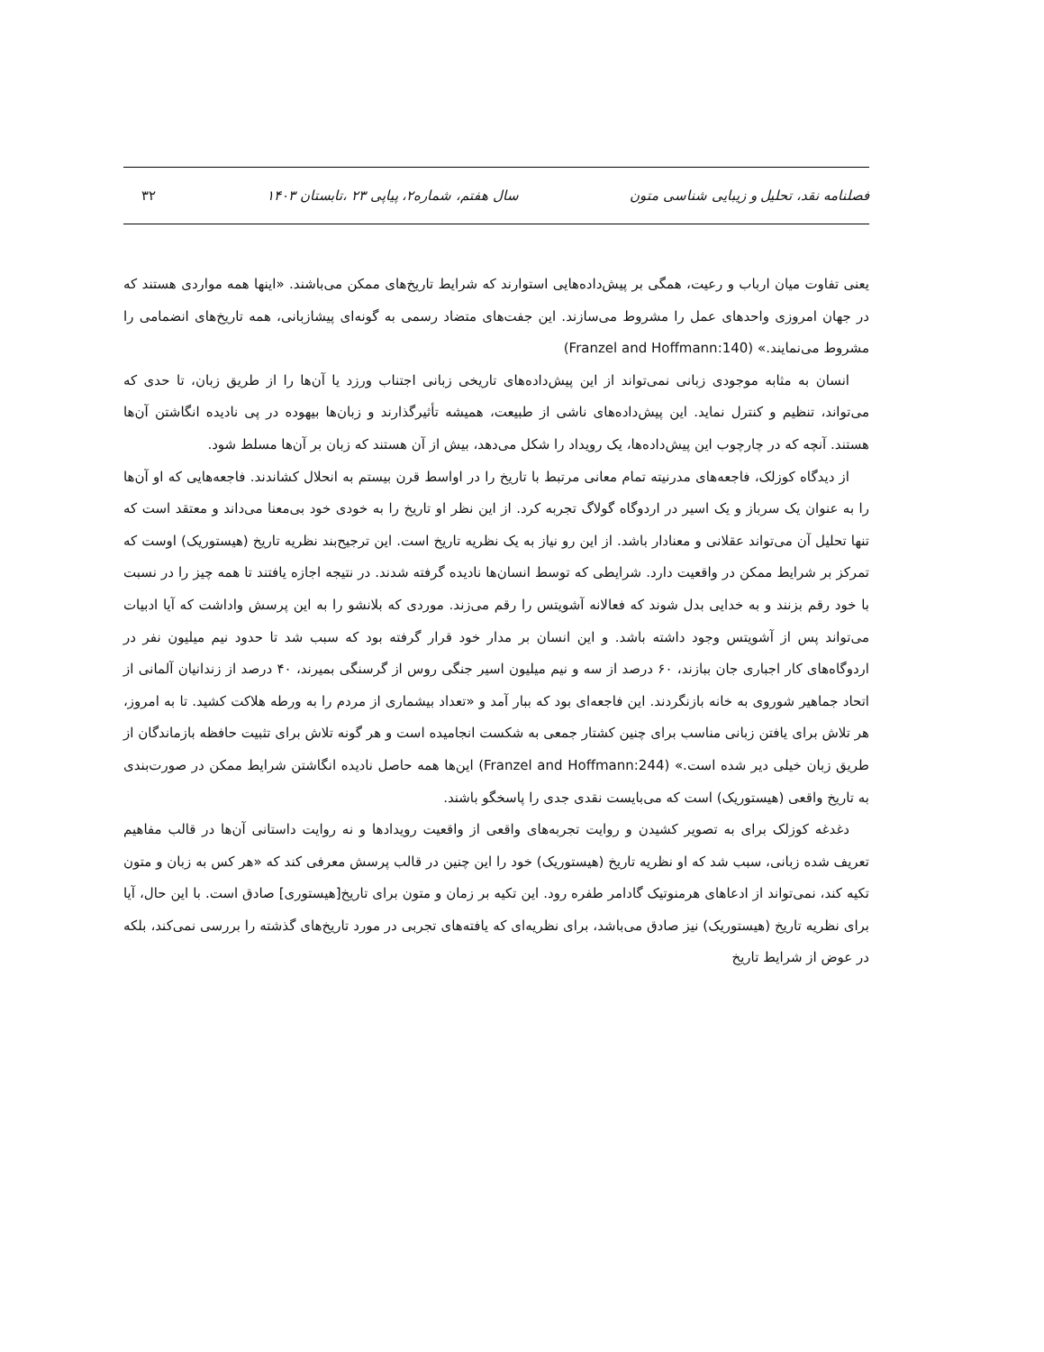فصلنامه نقد، تحلیل و زیبایی شناسی متون سال هفتم، شماره۲، پیاپی ۲۳ ،تابستان ۱۴۰۳ ۳۲
یعنی تفاوت میان ارباب و رعیت، همگی بر پیش‌داده‌هایی استوارند که شرایط تاریخ‌های ممکن می‌باشند. «اینها همه مواردی هستند که در جهان امروزی واحدهای عمل را مشروط می‌سازند. این جفت‌های متضاد رسمی به گونه‌ای پیشازبانی، همه تاریخ‌های انضمامی را مشروط می‌نمایند.» (Franzel and Hoffmann:140)
انسان به مثابه موجودی زبانی نمی‌تواند از این پیش‌داده‌های تاریخی زبانی اجتناب ورزد یا آن‌ها را از طریق زبان، تا حدی که می‌تواند، تنظیم و کنترل نماید. این پیش‌داده‌های ناشی از طبیعت، همیشه تأثیرگذارند و زبان‌ها بیهوده در پی نادیده انگاشتن آن‌ها هستند. آنچه که در چارچوب این پیش‌داده‌ها، یک رویداد را شکل می‌دهد، بیش از آن هستند که زبان بر آن‌ها مسلط شود.
از دیدگاه کوزلک، فاجعه‌های مدرنیته تمام معانی مرتبط با تاریخ را در اواسط قرن بیستم به انحلال کشاندند. فاجعه‌هایی که او آن‌ها را به عنوان یک سرباز و یک اسیر در اردوگاه گولاگ تجربه کرد. از این نظر او تاریخ را به خودی خود بی‌معنا می‌داند و معتقد است که تنها تحلیل آن می‌تواند عقلانی و معنادار باشد. از این رو نیاز به یک نظریه تاریخ است. این ترجیح‌بند نظریه تاریخ (هیستوریک) اوست که تمرکز بر شرایط ممکن در واقعیت دارد. شرایطی که توسط انسان‌ها نادیده گرفته شدند. در نتیجه اجازه یافتند تا همه چیز را در نسبت با خود رقم بزنند و به خدایی بدل شوند که فعالانه آشویتس را رقم می‌زند. موردی که بلانشو را به این پرسش واداشت که آیا ادبیات می‌تواند پس از آشویتس وجود داشته باشد. و این انسان بر مدار خود قرار گرفته بود که سبب شد تا حدود نیم میلیون نفر در اردوگاه‌های کار اجباری جان ببازند، ۶۰ درصد از سه و نیم میلیون اسیر جنگی روس از گرسنگی بمیرند، ۴۰ درصد از زندانیان آلمانی از اتحاد جماهیر شوروی به خانه بازنگردند. این فاجعه‌ای بود که ببار آمد و «تعداد بیشماری از مردم را به ورطه هلاکت کشید. تا به امروز، هر تلاش برای یافتن زبانی مناسب برای چنین کشتار جمعی به شکست انجامیده است و هر گونه تلاش برای تثبیت حافظه بازماندگان از طریق زبان خیلی دیر شده است.» (Franzel and Hoffmann:244) این‌ها همه حاصل نادیده انگاشتن شرایط ممکن در صورت‌بندی به تاریخ واقعی (هیستوریک) است که می‌بایست نقدی جدی را پاسخگو باشند.
دغدغه کوزلک برای به تصویر کشیدن و روایت تجربه‌های واقعی از واقعیت رویدادها و نه روایت داستانی آن‌ها در قالب مفاهیم تعریف شده زبانی، سبب شد که او نظریه تاریخ (هیستوریک) خود را این چنین در قالب پرسش معرفی کند که «هر کس به زبان و متون تکیه کند، نمی‌تواند از ادعاهای هرمنوتیک گادامر طفره رود. این تکیه بر زمان و متون برای تاریخ[هیستوری] صادق است. با این حال، آیا برای نظریه تاریخ (هیستوریک) نیز صادق می‌باشد، برای نظریه‌ای که یافته‌های تجربی در مورد تاریخ‌های گذشته را بررسی نمی‌کند، بلکه در عوض از شرایط تاریخ